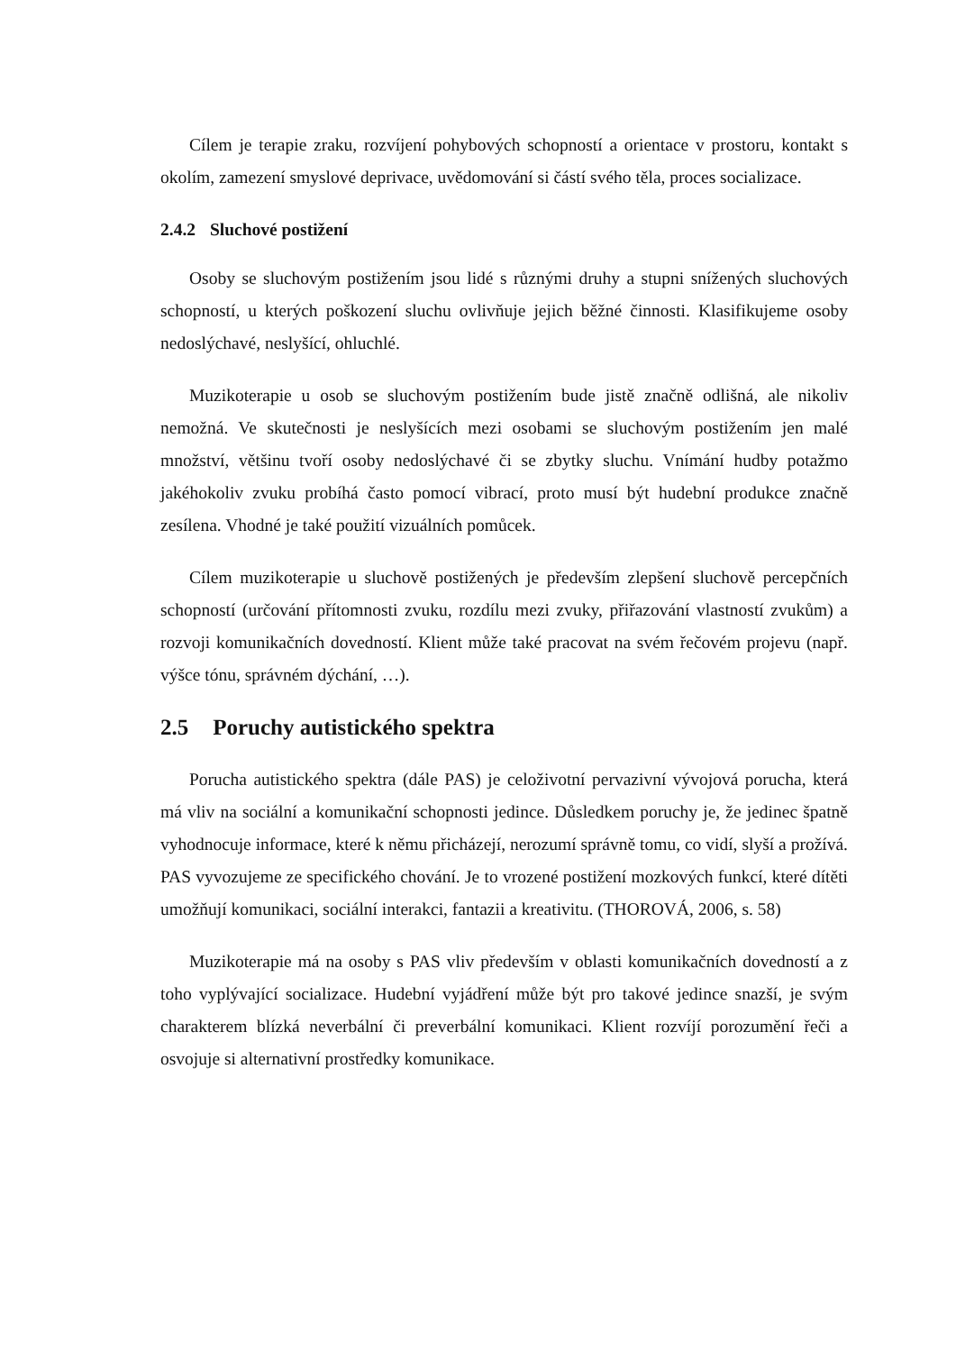Cílem je terapie zraku, rozvíjení pohybových schopností a orientace v prostoru, kontakt s okolím, zamezení smyslové deprivace, uvědomování si částí svého těla, proces socializace.
2.4.2 Sluchové postižení
Osoby se sluchovým postižením jsou lidé s různými druhy a stupni snížených sluchových schopností, u kterých poškození sluchu ovlivňuje jejich běžné činnosti. Klasifikujeme osoby nedoslýchavé, neslyšící, ohluchlé.
Muzikoterapie u osob se sluchovým postižením bude jistě značně odlišná, ale nikoliv nemožná. Ve skutečnosti je neslyšících mezi osobami se sluchovým postižením jen malé množství, většinu tvoří osoby nedoslýchavé či se zbytky sluchu. Vnímání hudby potažmo jakéhokoliv zvuku probíhá často pomocí vibrací, proto musí být hudební produkce značně zesílena. Vhodné je také použití vizuálních pomůcek.
Cílem muzikoterapie u sluchově postižených je především zlepšení sluchově percepčních schopností (určování přítomnosti zvuku, rozdílu mezi zvuky, přiřazování vlastností zvukům) a rozvoji komunikačních dovedností. Klient může také pracovat na svém řečovém projevu (např. výšce tónu, správném dýchání, …).
2.5 Poruchy autistického spektra
Porucha autistického spektra (dále PAS) je celoživotní pervazivní vývojová porucha, která má vliv na sociální a komunikační schopnosti jedince. Důsledkem poruchy je, že jedinec špatně vyhodnocuje informace, které k němu přicházejí, nerozumí správně tomu, co vidí, slyší a prožívá. PAS vyvozujeme ze specifického chování. Je to vrozené postižení mozkových funkcí, které dítěti umožňují komunikaci, sociální interakci, fantazii a kreativitu. (THOROVÁ, 2006, s. 58)
Muzikoterapie má na osoby s PAS vliv především v oblasti komunikačních dovedností a z toho vyplývající socializace. Hudební vyjádření může být pro takové jedince snazší, je svým charakterem blízká neverbální či preverbální komunikaci. Klient rozvíjí porozumění řeči a osvojuje si alternativní prostředky komunikace.